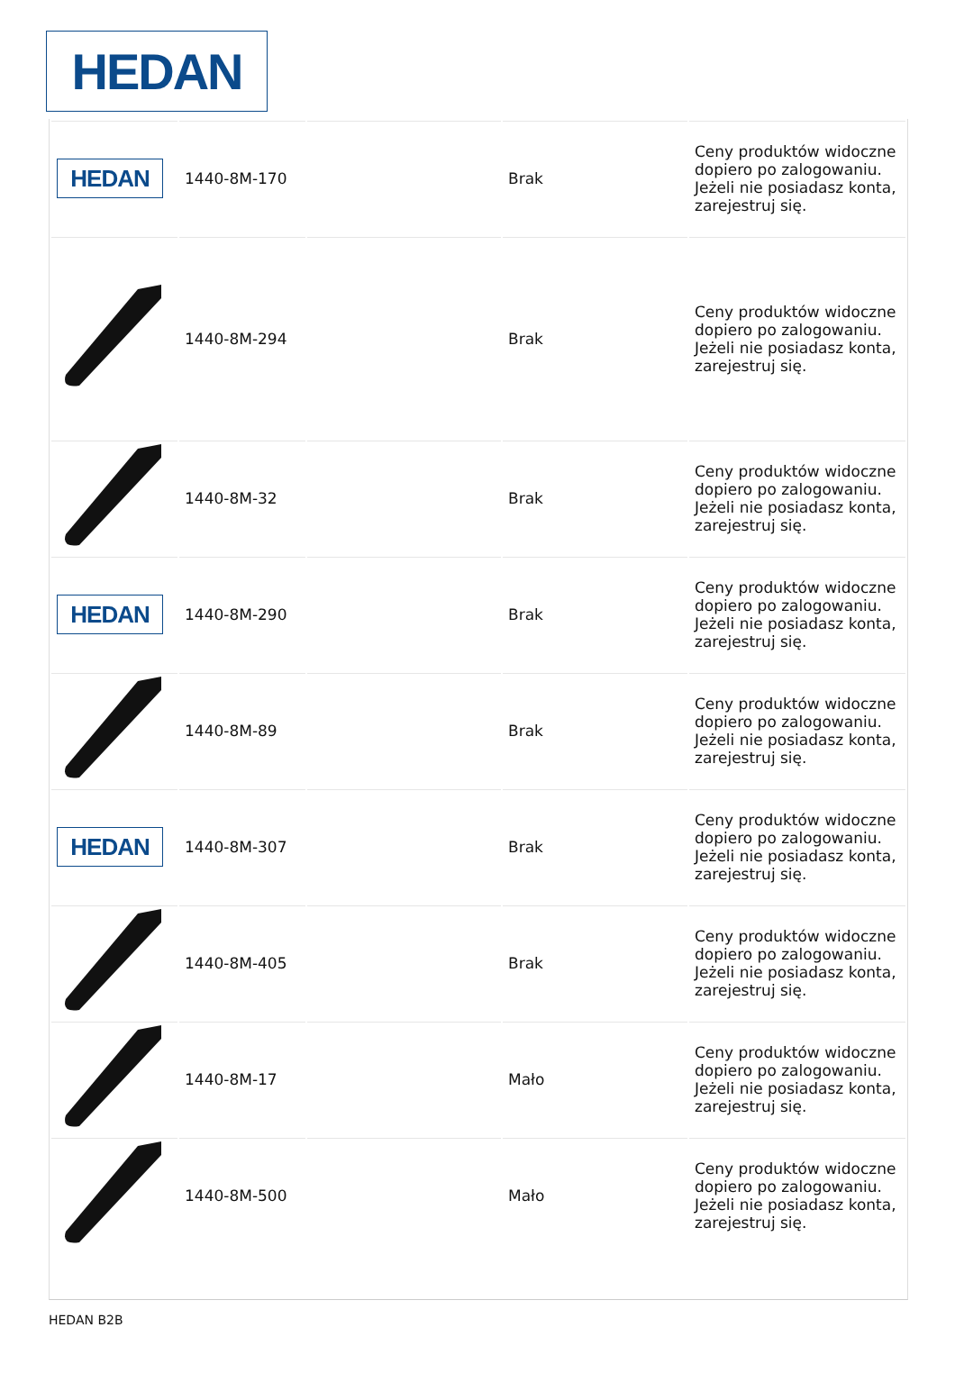HEDAN
| HEDAN | 1440-8M-170 | | Brak | Ceny produktów widoczne dopiero po zalogowaniu. Jeżeli nie posiadasz konta, zarejestruj się. |
| | 1440-8M-294 | | Brak | Ceny produktów widoczne dopiero po zalogowaniu. Jeżeli nie posiadasz konta, zarejestruj się. |
| | 1440-8M-32 | | Brak | Ceny produktów widoczne dopiero po zalogowaniu. Jeżeli nie posiadasz konta, zarejestruj się. |
| HEDAN | 1440-8M-290 | | Brak | Ceny produktów widoczne dopiero po zalogowaniu. Jeżeli nie posiadasz konta, zarejestruj się. |
| | 1440-8M-89 | | Brak | Ceny produktów widoczne dopiero po zalogowaniu. Jeżeli nie posiadasz konta, zarejestruj się. |
| HEDAN | 1440-8M-307 | | Brak | Ceny produktów widoczne dopiero po zalogowaniu. Jeżeli nie posiadasz konta, zarejestruj się. |
| | 1440-8M-405 | | Brak | Ceny produktów widoczne dopiero po zalogowaniu. Jeżeli nie posiadasz konta, zarejestruj się. |
| | 1440-8M-17 | | Mało | Ceny produktów widoczne dopiero po zalogowaniu. Jeżeli nie posiadasz konta, zarejestruj się. |
| | 1440-8M-500 | | Mało | Ceny produktów widoczne dopiero po zalogowaniu. Jeżeli nie posiadasz konta, zarejestruj się. |
HEDAN B2B